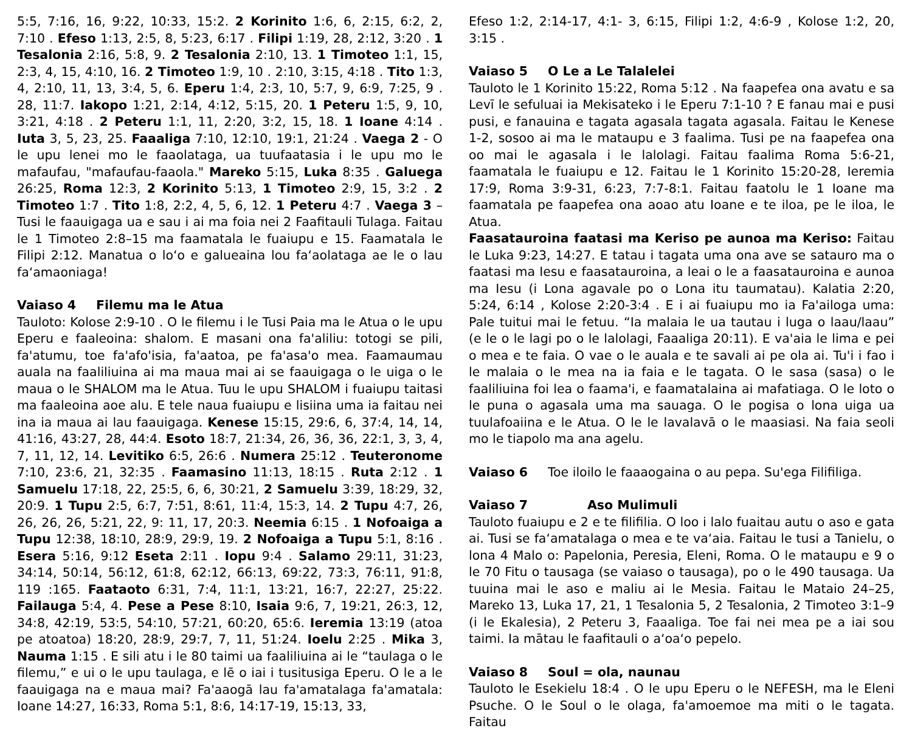5:5, 7:16, 16, 9:22, 10:33, 15:2. 2 Korinito 1:6, 6, 2:15, 6:2, 2, 7:10 . Efeso 1:13, 2:5, 8, 5:23, 6:17 . Filipi 1:19, 28, 2:12, 3:20 . 1 Tesalonia 2:16, 5:8, 9. 2 Tesalonia 2:10, 13. 1 Timoteo 1:1, 15, 2:3, 4, 15, 4:10, 16. 2 Timoteo 1:9, 10 . 2:10, 3:15, 4:18 . Tito 1:3, 4, 2:10, 11, 13, 3:4, 5, 6. Eperu 1:4, 2:3, 10, 5:7, 9, 6:9, 7:25, 9 . 28, 11:7. Iakopo 1:21, 2:14, 4:12, 5:15, 20. 1 Peteru 1:5, 9, 10, 3:21, 4:18 . 2 Peteru 1:1, 11, 2:20, 3:2, 15, 18. 1 Ioane 4:14 . Iuta 3, 5, 23, 25. Faaaliga 7:10, 12:10, 19:1, 21:24 . Vaega 2 - O le upu lenei mo le faaolataga, ua tuufaatasia i le upu mo le mafaufau, "mafaufau-faaola." Mareko 5:15, Luka 8:35 . Galuega 26:25, Roma 12:3, 2 Korinito 5:13, 1 Timoteo 2:9, 15, 3:2 . 2 Timoteo 1:7 . Tito 1:8, 2:2, 4, 5, 6, 12. 1 Peteru 4:7 . Vaega 3 – Tusi le faauigaga ua e sau i ai ma foia nei 2 Faafitauli Tulaga. Faitau le 1 Timoteo 2:8–15 ma faamatala le fuaiupu e 15. Faamatala le Filipi 2:12. Manatua o lo‘o e galueaina lou fa‘aolataga ae le o lau fa‘amaoniaga!
Vaiaso 4 Filemu ma le Atua
Tauloto: Kolose 2:9-10 . O le filemu i le Tusi Paia ma le Atua o le upu Eperu e faaleoina: shalom. E masani ona fa'aliliu: totogi se pili, fa'atumu, toe fa'afo'isia, fa'aatoa, pe fa'asa'o mea. Faamaumau auala na faaliliuina ai ma maua mai ai se faauigaga o le uiga o le maua o le SHALOM ma le Atua. Tuu le upu SHALOM i fuaiupu taitasi ma faaleoina aoe alu. E tele naua fuaiupu e lisiina uma ia faitau nei ina ia maua ai lau faauigaga. Kenese 15:15, 29:6, 6, 37:4, 14, 14, 41:16, 43:27, 28, 44:4. Esoto 18:7, 21:34, 26, 36, 36, 22:1, 3, 3, 4, 7, 11, 12, 14. Levitiko 6:5, 26:6 . Numera 25:12 . Teuteronome 7:10, 23:6, 21, 32:35 . Faamasino 11:13, 18:15 . Ruta 2:12 . 1 Samuelu 17:18, 22, 25:5, 6, 6, 30:21, 2 Samuelu 3:39, 18:29, 32, 20:9. 1 Tupu 2:5, 6:7, 7:51, 8:61, 11:4, 15:3, 14. 2 Tupu 4:7, 26, 26, 26, 26, 5:21, 22, 9: 11, 17, 20:3. Neemia 6:15 . 1 Nofoaiga a Tupu 12:38, 18:10, 28:9, 29:9, 19. 2 Nofoaiga a Tupu 5:1, 8:16 . Esera 5:16, 9:12 Eseta 2:11 . Iopu 9:4 . Salamo 29:11, 31:23, 34:14, 50:14, 56:12, 61:8, 62:12, 66:13, 69:22, 73:3, 76:11, 91:8, 119 :165. Faataoto 6:31, 7:4, 11:1, 13:21, 16:7, 22:27, 25:22. Failauga 5:4, 4. Pese a Pese 8:10, Isaia 9:6, 7, 19:21, 26:3, 12, 34:8, 42:19, 53:5, 54:10, 57:21, 60:20, 65:6. Ieremia 13:19 (atoa pe atoatoa) 18:20, 28:9, 29:7, 7, 11, 51:24. Ioelu 2:25 . Mika 3, Nauma 1:15 . E sili atu i le 80 taimi ua faaliliuina ai le “taulaga o le filemu,” e ui o le upu taulaga, e lē o iai i tusitusiga Eperu. O le a le faauigaga na e maua mai? Fa'aaogā lau fa'amatalaga fa'amatala: Ioane 14:27, 16:33, Roma 5:1, 8:6, 14:17-19, 15:13, 33,
Efeso 1:2, 2:14-17, 4:1- 3, 6:15, Filipi 1:2, 4:6-9 , Kolose 1:2, 20, 3:15 .
Vaiaso 5 O Le a Le Talalelei
Tauloto le 1 Korinito 15:22, Roma 5:12 . Na faapefea ona avatu e sa Levī le sefuluai ia Mekisateko i le Eperu 7:1-10 ? E fanau mai e pusi pusi, e fanauina e tagata agasala tagata agasala. Faitau le Kenese 1-2, sosoo ai ma le mataupu e 3 faalima. Tusi pe na faapefea ona oo mai le agasala i le lalolagi. Faitau faalima Roma 5:6-21, faamatala le fuaiupu e 12. Faitau le 1 Korinito 15:20-28, Ieremia 17:9, Roma 3:9-31, 6:23, 7:7-8:1. Faitau faatolu le 1 Ioane ma faamatala pe faapefea ona aoao atu Ioane e te iloa, pe le iloa, le Atua.
Faasatauroina faatasi ma Keriso pe aunoa ma Keriso: Faitau le Luka 9:23, 14:27. E tatau i tagata uma ona ave se satauro ma o faatasi ma Iesu e faasatauroina, a leai o le a faasatauroina e aunoa ma Iesu (i Lona agavale po o Lona itu taumatau). Kalatia 2:20, 5:24, 6:14 , Kolose 2:20-3:4 . E i ai fuaiupu mo ia Fa'ailoga uma: Pale tuitui mai le fetuu. “Ia malaia le ua tautau i luga o laau/laau” (e le o le lagi po o le lalolagi, Faaaliga 20:11). E va'aia le lima e pei o mea e te faia. O vae o le auala e te savali ai pe ola ai. Tu'i i fao i le malaia o le mea na ia faia e le tagata. O le sasa (sasa) o le faaliliuina foi lea o faama'i, e faamatalaina ai mafatiaga. O le loto o le puna o agasala uma ma sauaga. O le pogisa o lona uiga ua tuulafoaiina e le Atua. O le le lavalavā o le maasiasi. Na faia seoli mo le tiapolo ma ana agelu.
Vaiaso 6 Toe iloilo le faaaogaina o au pepa. Su'ega Filifiliga.
Vaiaso 7 Aso Mulimuli
Tauloto fuaiupu e 2 e te filifilia. O loo i lalo fuaitau autu o aso e gata ai. Tusi se fa‘amatalaga o mea e te va‘aia. Faitau le tusi a Tanielu, o lona 4 Malo o: Papelonia, Peresia, Eleni, Roma. O le mataupu e 9 o le 70 Fitu o tausaga (se vaiaso o tausaga), po o le 490 tausaga. Ua tuuina mai le aso e maliu ai le Mesia. Faitau le Mataio 24–25, Mareko 13, Luka 17, 21, 1 Tesalonia 5, 2 Tesalonia, 2 Timoteo 3:1–9 (i le Ekalesia), 2 Peteru 3, Faaaliga. Toe fai nei mea pe a iai sou taimi. Ia mātau le faafitauli o a‘oa‘o pepelo.
Vaiaso 8 Soul = ola, naunau
Tauloto le Esekielu 18:4 . O le upu Eperu o le NEFESH, ma le Eleni Psuche. O le Soul o le olaga, fa'amoemoe ma miti o le tagata. Faitau